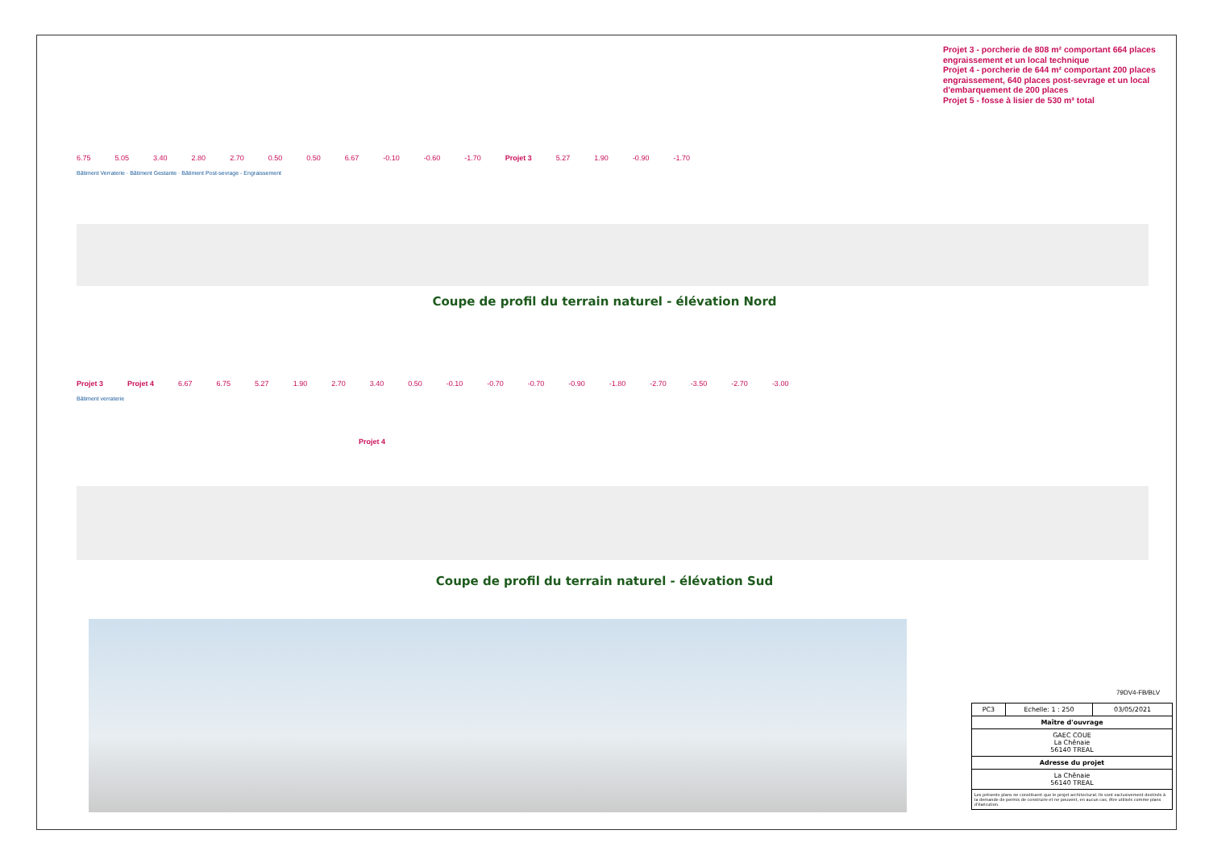Projet 3 - porcherie de 808 m² comportant 664 places engraissement et un local technique
Projet 4 - porcherie de 644 m² comportant 200 places engraissement, 640 places post-sevrage et un local d'embarquement de 200 places
Projet 5 - fosse à lisier de 530 m³ total
6.75 5.05 3.40 2.80 2.70 0.50 0.50 6.67 -0.10 -0.60 -1.70 Projet 3 5.27 1.90 -0.90 -1.70
Bâtiment Verraterie · Bâtiment Gestante · Bâtiment Post-sevrage - Engraissement
Coupe de profil du terrain naturel - élévation Nord
Projet 3 Projet 4 6.67 6.75 5.27 1.90 2.70 3.40 0.50 -0.10 -0.70 -0.70 -0.90 -1.80 -2.70 -3.50 -2.70 -3.00
Bâtiment verraterie
Projet 4
Coupe de profil du terrain naturel - élévation Sud
79DV4-FB/BLV
| PC3 | Echelle: 1 : 250 | 03/05/2021 |
| Maître d'ouvrage | | |
| GAEC COUE La Chênaie 56140 TREAL | | |
| Adresse du projet | | |
| La Chênaie 56140 TREAL | | |
| Les présents plans ne constituent que le projet architectural. Ils sont exclusivement destinés à la demande de permis de construire et ne peuvent, en aucun cas, être utilisés comme plans d'éxécution. | | |